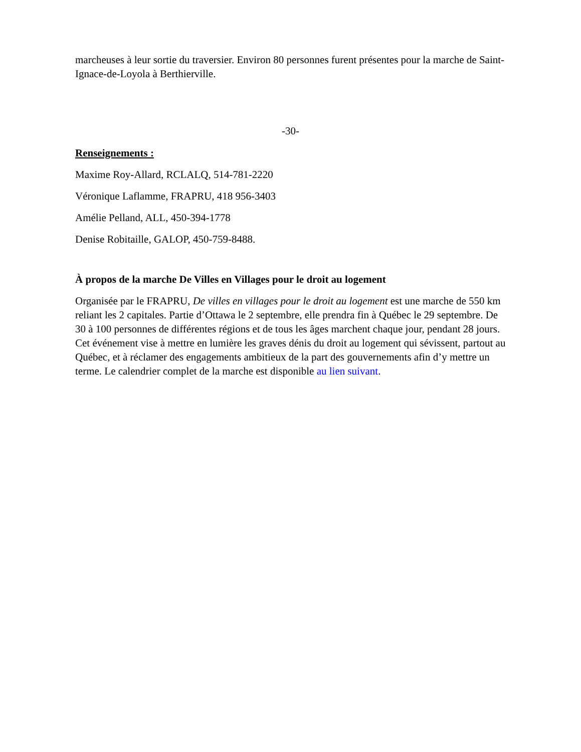marcheuses à leur sortie du traversier. Environ 80 personnes furent présentes pour la marche de Saint-Ignace-de-Loyola à Berthierville.
-30-
Renseignements :
Maxime Roy-Allard, RCLALQ, 514-781-2220
Véronique Laflamme, FRAPRU, 418 956-3403
Amélie Pelland, ALL, 450-394-1778
Denise Robitaille, GALOP, 450-759-8488.
À propos de la marche De Villes en Villages pour le droit au logement
Organisée par le FRAPRU, De villes en villages pour le droit au logement est une marche de 550 km reliant les 2 capitales. Partie d’Ottawa le 2 septembre, elle prendra fin à Québec le 29 septembre. De 30 à 100 personnes de différentes régions et de tous les âges marchent chaque jour, pendant 28 jours. Cet événement vise à mettre en lumière les graves dénis du droit au logement qui sévissent, partout au Québec, et à réclamer des engagements ambitieux de la part des gouvernements afin d’y mettre un terme. Le calendrier complet de la marche est disponible au lien suivant.